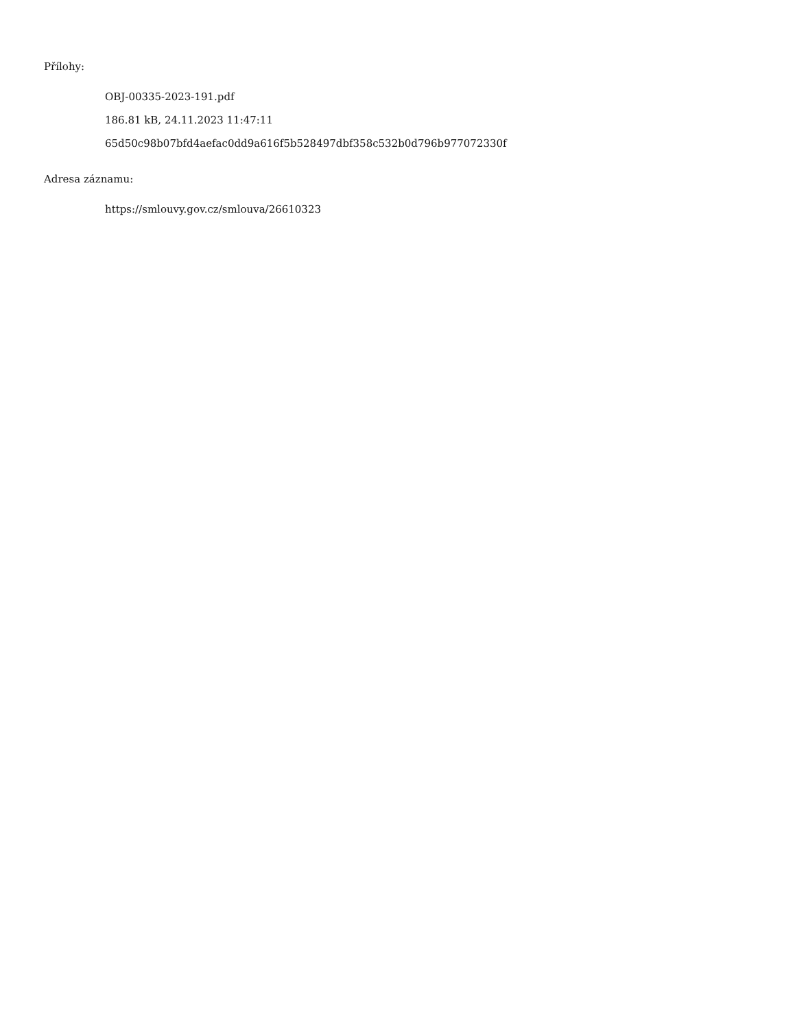Přílohy:
OBJ-00335-2023-191.pdf
186.81 kB, 24.11.2023 11:47:11
65d50c98b07bfd4aefac0dd9a616f5b528497dbf358c532b0d796b977072330f
Adresa záznamu:
https://smlouvy.gov.cz/smlouva/26610323